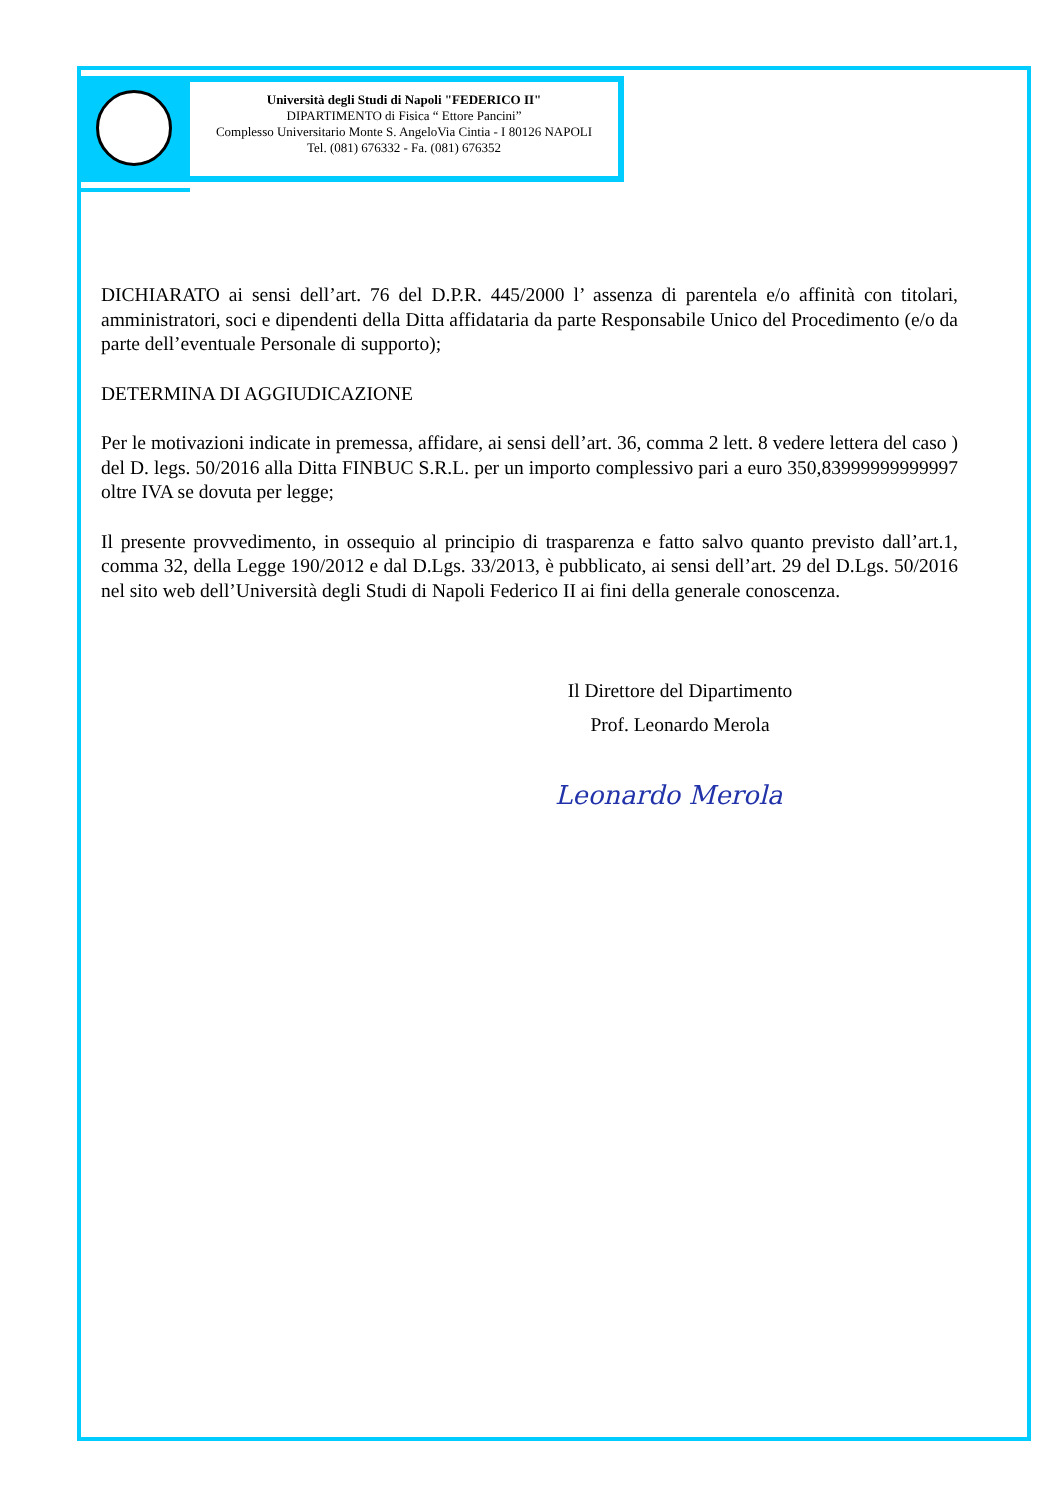Università degli Studi di Napoli "FEDERICO II"
DIPARTIMENTO di Fisica “ Ettore Pancini”
Complesso Universitario Monte S. AngeloVia Cintia - I 80126 NAPOLI
Tel. (081) 676332 - Fa. (081) 676352
DICHIARATO ai sensi dell’art. 76 del D.P.R. 445/2000 l’ assenza di parentela e/o affinità con titolari, amministratori, soci e dipendenti della Ditta affidataria da parte Responsabile Unico del Procedimento (e/o da parte dell’eventuale Personale di supporto);
DETERMINA DI AGGIUDICAZIONE
Per le motivazioni indicate in premessa, affidare, ai sensi dell’art. 36, comma 2 lett. 8 vedere lettera del caso ) del D. legs. 50/2016 alla Ditta FINBUC S.R.L. per un importo complessivo pari a euro 350,83999999999997 oltre IVA se dovuta per legge;
Il presente provvedimento, in ossequio al principio di trasparenza e fatto salvo quanto previsto dall’art.1, comma 32, della Legge 190/2012 e dal D.Lgs. 33/2013, è pubblicato, ai sensi dell’art. 29 del D.Lgs. 50/2016 nel sito web dell’Università degli Studi di Napoli Federico II ai fini della generale conoscenza.
Il Direttore del Dipartimento
Prof. Leonardo Merola
Leonardo Merola